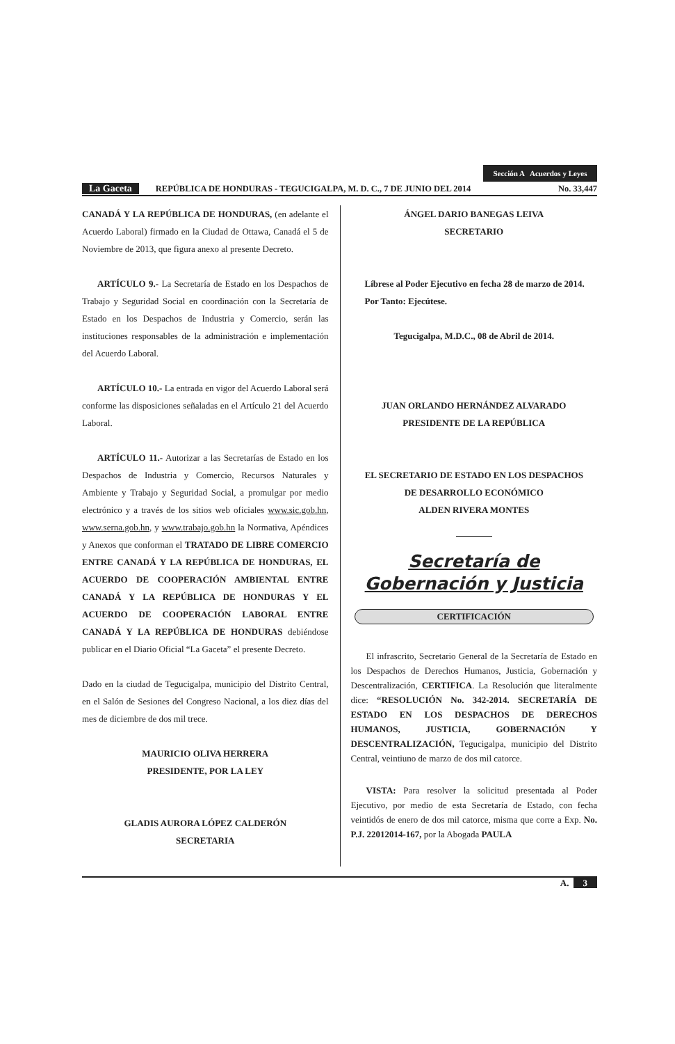Sección A Acuerdos y Leyes
La Gaceta REPÚBLICA DE HONDURAS - TEGUCIGALPA, M. D. C., 7 DE JUNIO DEL 2014 No. 33,447
CANADÁ Y LA REPÚBLICA DE HONDURAS, (en adelante el Acuerdo Laboral) firmado en la Ciudad de Ottawa, Canadá el 5 de Noviembre de 2013, que figura anexo al presente Decreto.
ARTÍCULO 9.- La Secretaría de Estado en los Despachos de Trabajo y Seguridad Social en coordinación con la Secretaría de Estado en los Despachos de Industria y Comercio, serán las instituciones responsables de la administración e implementación del Acuerdo Laboral.
ARTÍCULO 10.- La entrada en vigor del Acuerdo Laboral será conforme las disposiciones señaladas en el Artículo 21 del Acuerdo Laboral.
ARTÍCULO 11.- Autorizar a las Secretarías de Estado en los Despachos de Industria y Comercio, Recursos Naturales y Ambiente y Trabajo y Seguridad Social, a promulgar por medio electrónico y a través de los sitios web oficiales www.sic.gob.hn, www.serna.gob.hn, y www.trabajo.gob.hn la Normativa, Apéndices y Anexos que conforman el TRATADO DE LIBRE COMERCIO ENTRE CANADÁ Y LA REPÚBLICA DE HONDURAS, EL ACUERDO DE COOPERACIÓN AMBIENTAL ENTRE CANADÁ Y LA REPÚBLICA DE HONDURAS Y EL ACUERDO DE COOPERACIÓN LABORAL ENTRE CANADÁ Y LA REPÚBLICA DE HONDURAS debiéndose publicar en el Diario Oficial “La Gaceta” el presente Decreto.
Dado en la ciudad de Tegucigalpa, municipio del Distrito Central, en el Salón de Sesiones del Congreso Nacional, a los diez días del mes de diciembre de dos mil trece.
MAURICIO OLIVA HERRERA
PRESIDENTE, POR LA LEY
GLADIS AURORA LÓPEZ CALDERÓN
SECRETARIA
ÁNGEL DARIO BANEGAS LEIVA
SECRETARIO
Líbrese al Poder Ejecutivo en fecha 28 de marzo de 2014.
Por Tanto: Ejecútese.
Tegucigalpa, M.D.C., 08 de Abril de 2014.
JUAN ORLANDO HERNÁNDEZ ALVARADO
PRESIDENTE DE LA REPÚBLICA
EL SECRETARIO DE ESTADO EN LOS DESPACHOS
DE DESARROLLO ECONÓMICO
ALDEN RIVERA MONTES
Secretaría de
Gobernación y Justicia
CERTIFICACIÓN
El infrascrito, Secretario General de la Secretaría de Estado en los Despachos de Derechos Humanos, Justicia, Gobernación y Descentralización, CERTIFICA. La Resolución que literalmente dice: “RESOLUCIÓN No. 342-2014. SECRETARÍA DE ESTADO EN LOS DESPACHOS DE DERECHOS HUMANOS, JUSTICIA, GOBERNACIÓN Y DESCENTRALIZACIÓN, Tegucigalpa, municipio del Distrito Central, veintiuno de marzo de dos mil catorce.
VISTA: Para resolver la solicitud presentada al Poder Ejecutivo, por medio de esta Secretaría de Estado, con fecha veintidós de enero de dos mil catorce, misma que corre a Exp. No. P.J. 22012014-167, por la Abogada PAULA
A. 3